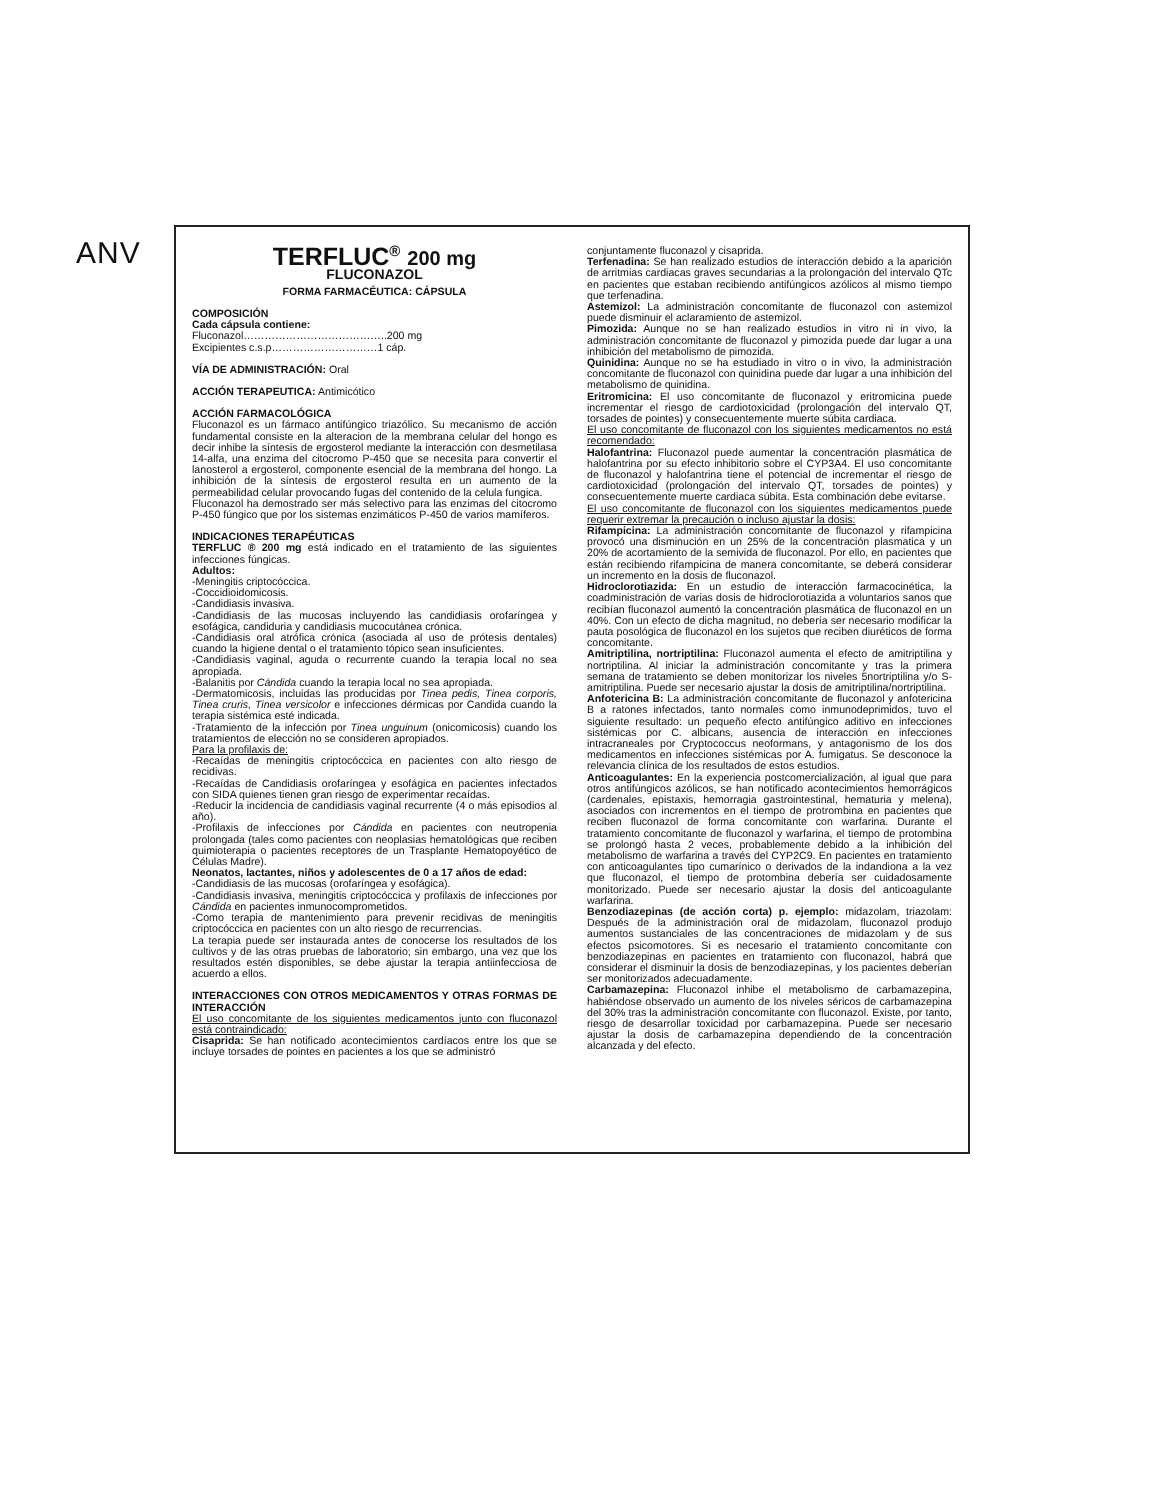ANV
TERFLUC<sup>®</sup> 200 mg
FLUCONAZOL
FORMA FARMACÉUTICA: CÁPSULA
COMPOSICIÓN
Cada cápsula contiene:
Fluconazol…………………………………..200 mg
Excipientes c.s.p…………………………1 cáp.
VÍA DE ADMINISTRACIÓN: Oral
ACCIÓN TERAPEUTICA: Antimicótico
ACCIÓN FARMACOLÓGICA
Fluconazol es un fármaco antifúngico triazólico. Su mecanismo de acción fundamental consiste en la alteracion de la membrana celular del hongo es decir inhibe la síntesis de ergosterol mediante la interacción con desmetilasa 14-alfa, una enzima del citocromo P-450 que se necesita para convertir el lanosterol a ergosterol, componente esencial de la membrana del hongo. La inhibición de la síntesis de ergosterol resulta en un aumento de la permeabilidad celular provocando fugas del contenido de la celula fungica.
Fluconazol ha demostrado ser más selectivo para las enzimas del citocromo P-450 fúngico que por los sistemas enzimáticos P-450 de varios mamíferos.
INDICACIONES TERAPÉUTICAS
TERFLUC ® 200 mg está indicado en el tratamiento de las siguientes infecciones fúngicas.
Adultos:
-Meningitis criptocóccica.
-Coccidioidomicosis.
-Candidiasis invasiva.
-Candidiasis de las mucosas incluyendo las candidiasis orofaríngea y esofágica, candiduria y candidiasis mucocutánea crónica.
-Candidiasis oral atrófica crónica (asociada al uso de prótesis dentales) cuando la higiene dental o el tratamiento tópico sean insuficientes.
-Candidiasis vaginal, aguda o recurrente cuando la terapia local no sea apropiada.
-Balanitis por Cándida cuando la terapia local no sea apropiada.
-Dermatomicosis, incluidas las producidas por Tinea pedis, Tinea corporis, Tinea cruris, Tinea versicolor e infecciones dérmicas por Candida cuando la terapia sistémica esté indicada.
-Tratamiento de la infección por Tinea unguinum (onicomicosis) cuando los tratamientos de elección no se consideren apropiados.
Para la profilaxis de:
-Recaídas de meningitis criptocóccica en pacientes con alto riesgo de recidivas.
-Recaídas de Candidiasis orofaríngea y esofágica en pacientes infectados con SIDA quienes tienen gran riesgo de experimentar recaídas.
-Reducir la incidencia de candidiasis vaginal recurrente (4 o más episodios al año).
-Profilaxis de infecciones por Cándida en pacientes con neutropenia prolongada (tales como pacientes con neoplasias hematológicas que reciben quimioterapia o pacientes receptores de un Trasplante Hematopoyético de Células Madre).
Neonatos, lactantes, niños y adolescentes de 0 a 17 años de edad:
-Candidiasis de las mucosas (orofaríngea y esofágica).
-Candidiasis invasiva, meningitis criptocóccica y profilaxis de infecciones por Cándida en pacientes inmunocomprometidos.
-Como terapia de mantenimiento para prevenir recidivas de meningitis criptocóccica en pacientes con un alto riesgo de recurrencias.
La terapia puede ser instaurada antes de conocerse los resultados de los cultivos y de las otras pruebas de laboratorio; sin embargo, una vez que los resultados estén disponibles, se debe ajustar la terapia antiinfecciosa de acuerdo a ellos.
INTERACCIONES CON OTROS MEDICAMENTOS Y OTRAS FORMAS DE INTERACCIÓN
El uso concomitante de los siguientes medicamentos junto con fluconazol está contraindicado:
Cisaprida: Se han notificado acontecimientos cardíacos entre los que se incluye torsades de pointes en pacientes a los que se administró
conjuntamente fluconazol y cisaprida.
Terfenadina: Se han realizado estudios de interacción debido a la aparición de arritmias cardiacas graves secundarias a la prolongación del intervalo QTc en pacientes que estaban recibiendo antifúngicos azólicos al mismo tiempo que terfenadina.
Astemizol: La administración concomitante de fluconazol con astemizol puede disminuir el aclaramiento de astemizol.
Pimozida: Aunque no se han realizado estudios in vitro ni in vivo, la administración concomitante de fluconazol y pimozida puede dar lugar a una inhibición del metabolismo de pimozida.
Quinidina: Aunque no se ha estudiado in vitro o in vivo, la administración concomitante de fluconazol con quinidina puede dar lugar a una inhibición del metabolismo de quinidina.
Eritromicina: El uso concomitante de fluconazol y eritromicina puede incrementar el riesgo de cardiotoxicidad (prolongación del intervalo QT, torsades de pointes) y consecuentemente muerte súbita cardiaca.
El uso concomitante de fluconazol con los siguientes medicamentos no está recomendado:
Halofantrina: Fluconazol puede aumentar la concentración plasmática de halofantrina por su efecto inhibitorio sobre el CYP3A4. El uso concomitante de fluconazol y halofantrina tiene el potencial de incrementar el riesgo de cardiotoxicidad (prolongación del intervalo QT, torsades de pointes) y consecuentemente muerte cardiaca súbita. Esta combinación debe evitarse.
El uso concomitante de fluconazol con los siguientes medicamentos puede requerir extremar la precaución o incluso ajustar la dosis:
Rifampicina: La administración concomitante de fluconazol y rifampicina provocó una disminución en un 25% de la concentración plasmatica y un 20% de acortamiento de la semivida de fluconazol. Por ello, en pacientes que están recibiendo rifampicina de manera concomitante, se deberá considerar un incremento en la dosis de fluconazol.
Hidroclorotiazida: En un estudio de interacción farmacocinética, la coadministración de varias dosis de hidroclorotiazida a voluntarios sanos que recibían fluconazol aumentó la concentración plasmática de fluconazol en un 40%. Con un efecto de dicha magnitud, no debería ser necesario modificar la pauta posológica de fluconazol en los sujetos que reciben diuréticos de forma concomitante.
Amitriptilina, nortriptilina: Fluconazol aumenta el efecto de amitriptilina y nortriptilina. Al iniciar la administración concomitante y tras la primera semana de tratamiento se deben monitorizar los niveles 5nortriptilina y/o S-amitriptilina. Puede ser necesario ajustar la dosis de amitriptilina/nortriptilina.
Anfotericina B: La administración concomitante de fluconazol y anfotericina B a ratones infectados, tanto normales como inmunodeprimidos, tuvo el siguiente resultado: un pequeño efecto antifúngico aditivo en infecciones sistémicas por C. albicans, ausencia de interacción en infecciones intracraneales por Cryptococcus neoformans, y antagonismo de los dos medicamentos en infecciones sistémicas por A. fumigatus. Se desconoce la relevancia clínica de los resultados de estos estudios.
Anticoagulantes: En la experiencia postcomercialización, al igual que para otros antifúngicos azólicos, se han notificado acontecimientos hemorrágicos (cardenales, epistaxis, hemorragia gastrointestinal, hematuria y melena), asociados con incrementos en el tiempo de protrombina en pacientes que reciben fluconazol de forma concomitante con warfarina. Durante el tratamiento concomitante de fluconazol y warfarina, el tiempo de protombina se prolongó hasta 2 veces, probablemente debido a la inhibición del metabolismo de warfarina a través del CYP2C9. En pacientes en tratamiento con anticoagulantes tipo cumarínico o derivados de la indandiona a la vez que fluconazol, el tiempo de protombina debería ser cuidadosamente monitorizado. Puede ser necesario ajustar la dosis del anticoagulante warfarina.
Benzodiazepinas (de acción corta) p. ejemplo: midazolam, triazolam: Después de la administración oral de midazolam, fluconazol produjo aumentos sustanciales de las concentraciones de midazolam y de sus efectos psicomotores. Si es necesario el tratamiento concomitante con benzodiazepinas en pacientes en tratamiento con fluconazol, habrá que considerar el disminuir la dosis de benzodiazepinas, y los pacientes deberían ser monitorizados adecuadamente.
Carbamazepina: Fluconazol inhibe el metabolismo de carbamazepina, habiéndose observado un aumento de los niveles séricos de carbamazepina del 30% tras la administración concomitante con fluconazol. Existe, por tanto, riesgo de desarrollar toxicidad por carbamazepina. Puede ser necesario ajustar la dosis de carbamazepina dependiendo de la concentración alcanzada y del efecto.